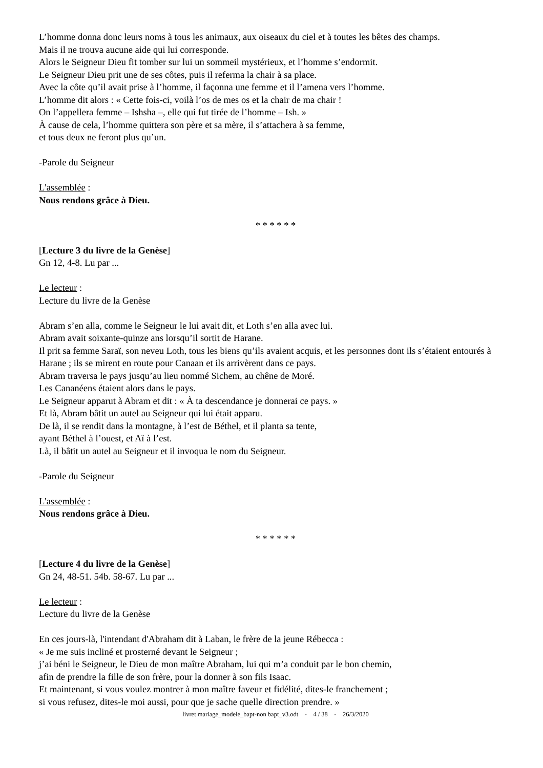L’homme donna donc leurs noms à tous les animaux, aux oiseaux du ciel et à toutes les bêtes des champs.
Mais il ne trouva aucune aide qui lui corresponde.
Alors le Seigneur Dieu fit tomber sur lui un sommeil mystérieux, et l’homme s’endormit.
Le Seigneur Dieu prit une de ses côtes, puis il referma la chair à sa place.
Avec la côte qu’il avait prise à l’homme, il façonna une femme et il l’amena vers l’homme.
L’homme dit alors : « Cette fois-ci, voilà l’os de mes os et la chair de ma chair !
On l’appellera femme – Ishsha –, elle qui fut tirée de l’homme – Ish. »
À cause de cela, l’homme quittera son père et sa mère, il s’attachera à sa femme,
et tous deux ne feront plus qu’un.
-Parole du Seigneur
L'assemblée :
Nous rendons grâce à Dieu.
* * * * * *
[Lecture 3 du livre de la Genèse]
Gn 12, 4-8. Lu par ...
Le lecteur :
Lecture du livre de la Genèse
Abram s’en alla, comme le Seigneur le lui avait dit, et Loth s’en alla avec lui.
Abram avait soixante-quinze ans lorsqu’il sortit de Harane.
Il prit sa femme Saraï, son neveu Loth, tous les biens qu’ils avaient acquis, et les personnes dont ils s’étaient entourés à Harane ; ils se mirent en route pour Canaan et ils arrivèrent dans ce pays.
Abram traversa le pays jusqu’au lieu nommé Sichem, au chêne de Moré.
Les Cananéens étaient alors dans le pays.
Le Seigneur apparut à Abram et dit : « À ta descendance je donnerai ce pays. »
Et là, Abram bâtit un autel au Seigneur qui lui était apparu.
De là, il se rendit dans la montagne, à l’est de Béthel, et il planta sa tente,
ayant Béthel à l’ouest, et Aï à l’est.
Là, il bâtit un autel au Seigneur et il invoqua le nom du Seigneur.
-Parole du Seigneur
L'assemblée :
Nous rendons grâce à Dieu.
* * * * * *
[Lecture 4 du livre de la Genèse]
Gn 24, 48-51. 54b. 58-67. Lu par ...
Le lecteur :
Lecture du livre de la Genèse
En ces jours-là, l'intendant d'Abraham dit à Laban, le frère de la jeune Rébecca :
« Je me suis incliné et prosterné devant le Seigneur ;
j’ai béni le Seigneur, le Dieu de mon maître Abraham, lui qui m’a conduit par le bon chemin,
afin de prendre la fille de son frère, pour la donner à son fils Isaac.
Et maintenant, si vous voulez montrer à mon maître faveur et fidélité, dites-le franchement ;
si vous refusez, dites-le moi aussi, pour que je sache quelle direction prendre. »
livret mariage_modele_bapt-non bapt_v3.odt - 4 / 38 - 26/3/2020